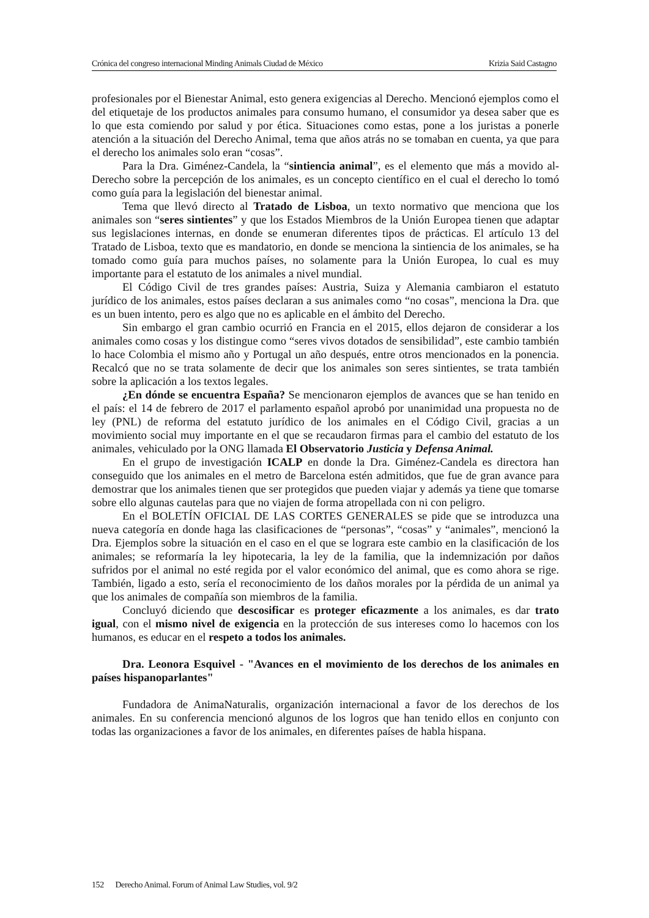Crónica del congreso internacional Minding Animals Ciudad de México Krizia Said Castagno
profesionales por el Bienestar Animal, esto genera exigencias al Derecho. Mencionó ejemplos como el del etiquetaje de los productos animales para consumo humano, el consumidor ya desea saber que es lo que esta comiendo por salud y por ética. Situaciones como estas, pone a los juristas a ponerle atención a la situación del Derecho Animal, tema que años atrás no se tomaban en cuenta, ya que para el derecho los animales solo eran “cosas”.
Para la Dra. Giménez-Candela, la “sintiencia animal”, es el elemento que más a movido al-Derecho sobre la percepción de los animales, es un concepto científico en el cual el derecho lo tomó como guía para la legislación del bienestar animal.
Tema que llevó directo al Tratado de Lisboa, un texto normativo que menciona que los animales son “seres sintientes” y que los Estados Miembros de la Unión Europea tienen que adaptar sus legislaciones internas, en donde se enumeran diferentes tipos de prácticas. El artículo 13 del Tratado de Lisboa, texto que es mandatorio, en donde se menciona la sintiencia de los animales, se ha tomado como guía para muchos países, no solamente para la Unión Europea, lo cual es muy importante para el estatuto de los animales a nivel mundial.
El Código Civil de tres grandes países: Austria, Suiza y Alemania cambiaron el estatuto jurídico de los animales, estos países declaran a sus animales como “no cosas”, menciona la Dra. que es un buen intento, pero es algo que no es aplicable en el ámbito del Derecho.
Sin embargo el gran cambio ocurrió en Francia en el 2015, ellos dejaron de considerar a los animales como cosas y los distingue como “seres vivos dotados de sensibilidad”, este cambio también lo hace Colombia el mismo año y Portugal un año después, entre otros mencionados en la ponencia. Recalcó que no se trata solamente de decir que los animales son seres sintientes, se trata también sobre la aplicación a los textos legales.
¿En dónde se encuentra España? Se mencionaron ejemplos de avances que se han tenido en el país: el 14 de febrero de 2017 el parlamento español aprobó por unanimidad una propuesta no de ley (PNL) de reforma del estatuto jurídico de los animales en el Código Civil, gracias a un movimiento social muy importante en el que se recaudaron firmas para el cambio del estatuto de los animales, vehiculado por la ONG llamada El Observatorio Justicia y Defensa Animal.
En el grupo de investigación ICALP en donde la Dra. Giménez-Candela es directora han conseguido que los animales en el metro de Barcelona estén admitidos, que fue de gran avance para demostrar que los animales tienen que ser protegidos que pueden viajar y además ya tiene que tomarse sobre ello algunas cautelas para que no viajen de forma atropellada con ni con peligro.
En el BOLETÍN OFICIAL DE LAS CORTES GENERALES se pide que se introduzca una nueva categoría en donde haga las clasificaciones de “personas”, “cosas” y “animales”, mencionó la Dra. Ejemplos sobre la situación en el caso en el que se lograra este cambio en la clasificación de los animales; se reformaría la ley hipotecaria, la ley de la familia, que la indemnización por daños sufridos por el animal no esté regida por el valor económico del animal, que es como ahora se rige. También, ligado a esto, sería el reconocimiento de los daños morales por la pérdida de un animal ya que los animales de compañía son miembros de la familia.
Concluyó diciendo que descosificar es proteger eficazmente a los animales, es dar trato igual, con el mismo nivel de exigencia en la protección de sus intereses como lo hacemos con los humanos, es educar en el respeto a todos los animales.
Dra. Leonora Esquivel - "Avances en el movimiento de los derechos de los animales en países hispanoparlantes"
Fundadora de AnimaNaturalis, organización internacional a favor de los derechos de los animales. En su conferencia mencionó algunos de los logros que han tenido ellos en conjunto con todas las organizaciones a favor de los animales, en diferentes países de habla hispana.
152 Derecho Animal. Forum of Animal Law Studies, vol. 9/2